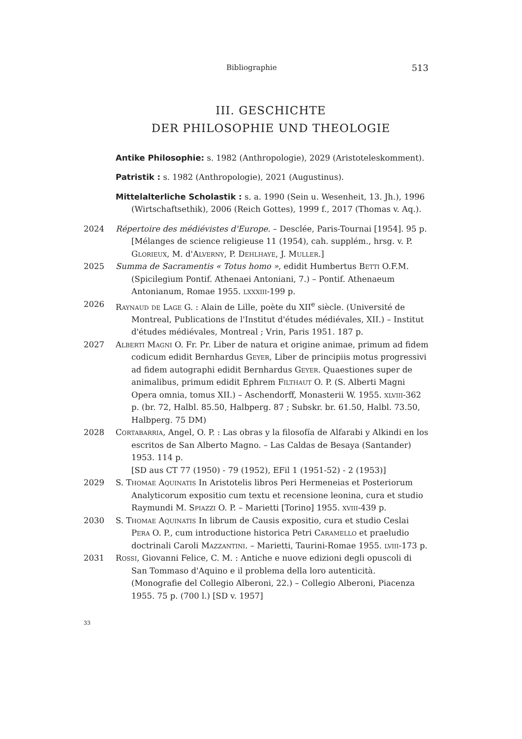Bibliographie 513
III. GESCHICHTE
DER PHILOSOPHIE UND THEOLOGIE
Antike Philosophie: s. 1982 (Anthropologie), 2029 (Aristoteleskomment).
Patristik : s. 1982 (Anthropologie), 2021 (Augustinus).
Mittelalterliche Scholastik : s. a. 1990 (Sein u. Wesenheit, 13. Jh.), 1996 (Wirtschaftsethik), 2006 (Reich Gottes), 1999 f., 2017 (Thomas v. Aq.).
2024 Répertoire des médiévistes d'Europe. – Desclée, Paris-Tournai [1954]. 95 p.
[Mélanges de science religieuse 11 (1954), cah. supplém., hrsg. v. P. Glorieux, M. d'Alverny, P. Dehlhaye, J. Muller.]
2025 Summa de Sacramentis « Totus homo », edidit Humbertus Betti O.F.M. (Spicilegium Pontif. Athenaei Antoniani, 7.) – Pontif. Athenaeum Antonianum, Romae 1955. lxxxiii-199 p.
2026 Raynaud de Lage G. : Alain de Lille, poète du XII<sup>e</sup> siècle. (Université de Montreal, Publications de l'Institut d'études médiévales, XII.) – Institut d'études médiévales, Montreal ; Vrin, Paris 1951. 187 p.
2027 Alberti Magni O. Fr. Pr. Liber de natura et origine animae, primum ad fidem codicum edidit Bernhardus Geyer, Liber de principiis motus progressivi ad fidem autographi edidit Bernhardus Geyer. Quaestiones super de animalibus, primum edidit Ephrem Filthaut O. P. (S. Alberti Magni Opera omnia, tomus XII.) – Aschendorff, Monasterii W. 1955. xlviii-362 p. (br. 72, Halbl. 85.50, Halbperg. 87 ; Subskr. br. 61.50, Halbl. 73.50, Halbperg. 75 DM)
2028 Cortabarria, Angel, O. P. : Las obras y la filosofía de Alfarabi y Alkindi en los escritos de San Alberto Magno. – Las Caldas de Besaya (Santander) 1953. 114 p.
[SD aus CT 77 (1950) - 79 (1952), EFil 1 (1951-52) - 2 (1953)]
2029 S. Thomae Aquinatis In Aristotelis libros Peri Hermeneias et Posteriorum Analyticorum expositio cum textu et recensione leonina, cura et studio Raymundi M. Spiazzi O. P. – Marietti [Torino] 1955. xviii-439 p.
2030 S. Thomae Aquinatis In librum de Causis expositio, cura et studio Ceslai Pera O. P., cum introductione historica Petri Caramello et praeludio doctrinali Caroli Mazzantini. – Marietti, Taurini-Romae 1955. lviii-173 p.
2031 Rossi, Giovanni Felice, C. M. : Antiche e nuove edizioni degli opuscoli di San Tommaso d'Aquino e il problema della loro autenticità. (Monografie del Collegio Alberoni, 22.) – Collegio Alberoni, Piacenza 1955. 75 p. (700 l.) [SD v. 1957]
33